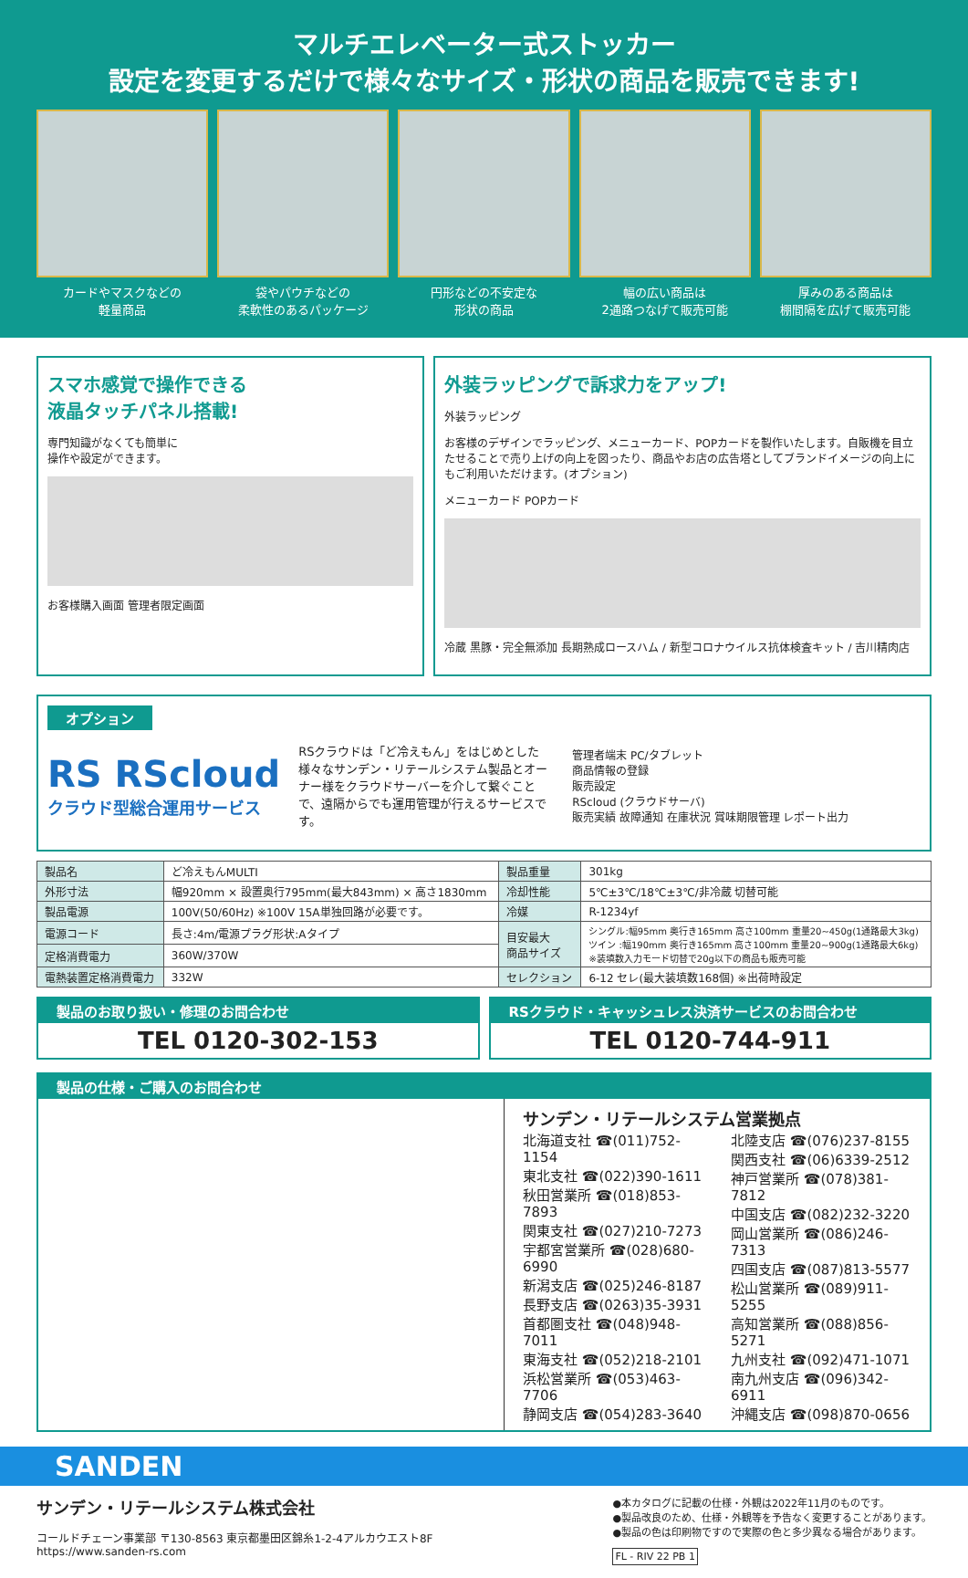マルチエレベーター式ストッカー
設定を変更するだけで様々なサイズ・形状の商品を販売できます!
カードやマスクなどの
軽量商品
袋やパウチなどの
柔軟性のあるパッケージ
円形などの不安定な
形状の商品
幅の広い商品は
2通路つなげて販売可能
厚みのある商品は
棚間隔を広げて販売可能
スマホ感覚で操作できる
液晶タッチパネル搭載!
専門知識がなくても簡単に
操作や設定ができます。
お客様購入画面 管理者限定画面
外装ラッピングで訴求力をアップ!
外装ラッピング
お客様のデザインでラッピング、メニューカード、POPカードを製作いたします。自販機を目立たせることで売り上げの向上を図ったり、商品やお店の広告塔としてブランドイメージの向上にもご利用いただけます。(オプション)
メニューカード POPカード
冷蔵 黒豚・完全無添加 長期熟成ロースハム / 新型コロナウイルス抗体検査キット / 吉川精肉店
オプション
RS RScloud
クラウド型総合運用サービス
RSクラウドは「ど冷えもん」をはじめとした様々なサンデン・リテールシステム製品とオーナー様をクラウドサーバーを介して繋ぐことで、遠隔からでも運用管理が行えるサービスです。
管理者端末 PC/タブレット
商品情報の登録
販売設定
RScloud (クラウドサーバ)
販売実績 故障通知 在庫状況 賞味期限管理 レポート出力
| 製品名 | ど冷えもんMULTI | 製品重量 | 301kg |
| 外形寸法 | 幅920mm × 設置奥行795mm(最大843mm) × 高さ1830mm | 冷却性能 | 5℃±3℃/18℃±3℃/非冷蔵 切替可能 |
| 製品電源 | 100V(50/60Hz) ※100V 15A単独回路が必要です。 | 冷媒 | R-1234yf |
| 電源コード | 長さ:4m/電源プラグ形状:Aタイプ | 目安最大 商品サイズ | シングル:幅95mm 奥行き165mm 高さ100mm 重量20~450g(1通路最大3kg) ツイン :幅190mm 奥行き165mm 高さ100mm 重量20~900g(1通路最大6kg) ※装填数入力モード切替で20g以下の商品も販売可能 |
| 定格消費電力 | 360W/370W | | |
| 電熱装置定格消費電力 | 332W | セレクション | 6-12 セレ(最大装填数168個) ※出荷時設定 |
製品のお取り扱い・修理のお問合わせ
TEL 0120-302-153
RSクラウド・キャッシュレス決済サービスのお問合わせ
TEL 0120-744-911
製品の仕様・ご購入のお問合わせ
サンデン・リテールシステム営業拠点
北海道支社 ☎(011)752-1154
東北支社 ☎(022)390-1611
秋田営業所 ☎(018)853-7893
関東支社 ☎(027)210-7273
宇都宮営業所 ☎(028)680-6990
新潟支店 ☎(025)246-8187
長野支店 ☎(0263)35-3931
首都圏支社 ☎(048)948-7011
東海支社 ☎(052)218-2101
浜松営業所 ☎(053)463-7706
静岡支店 ☎(054)283-3640
北陸支店 ☎(076)237-8155
関西支社 ☎(06)6339-2512
神戸営業所 ☎(078)381-7812
中国支店 ☎(082)232-3220
岡山営業所 ☎(086)246-7313
四国支店 ☎(087)813-5577
松山営業所 ☎(089)911-5255
高知営業所 ☎(088)856-5271
九州支社 ☎(092)471-1071
南九州支店 ☎(096)342-6911
沖縄支店 ☎(098)870-0656
SANDEN
サンデン・リテールシステム株式会社
コールドチェーン事業部 〒130-8563 東京都墨田区錦糸1-2-4アルカウエスト8F
https://www.sanden-rs.com
●本カタログに記載の仕様・外観は2022年11月のものです。
●製品改良のため、仕様・外観等を予告なく変更することがあります。
●製品の色は印刷物ですので実際の色と多少異なる場合があります。
FL - RIV 22 PB 1